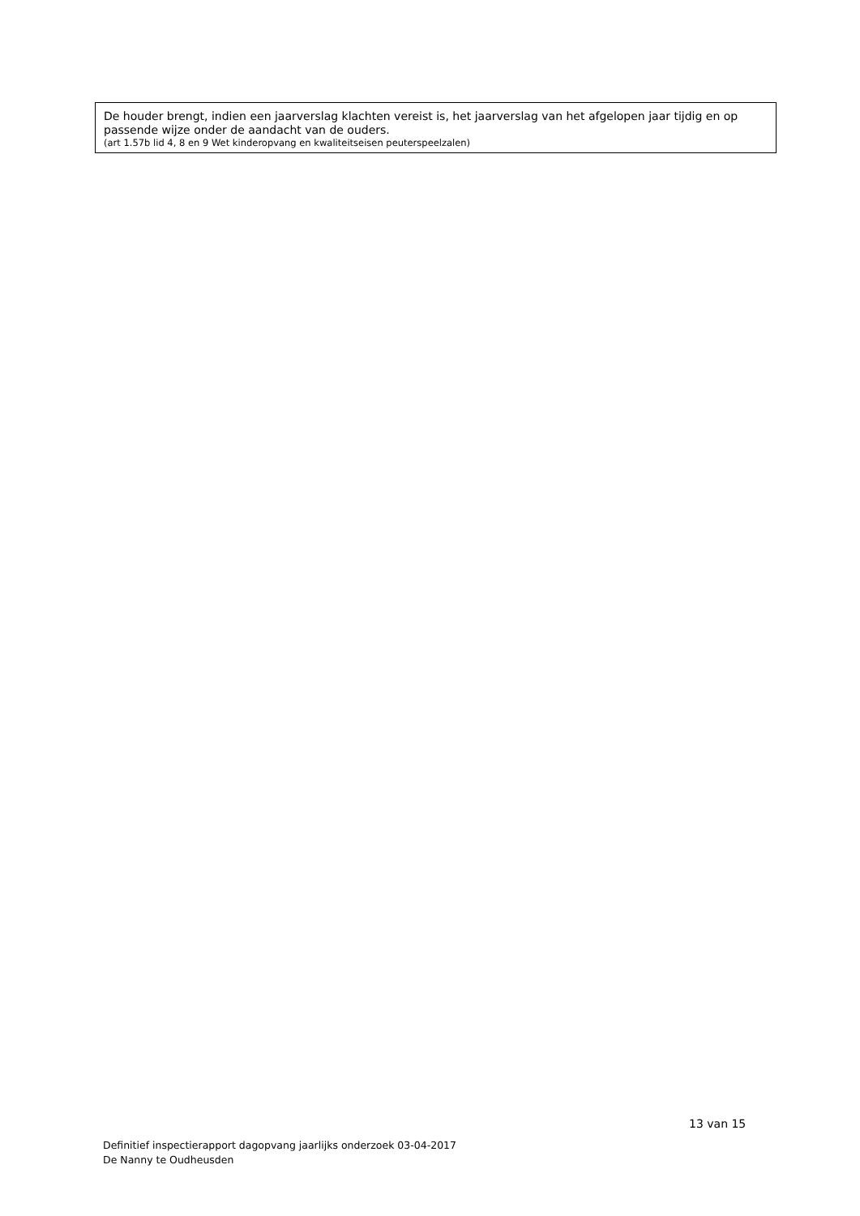De houder brengt, indien een jaarverslag klachten vereist is, het jaarverslag van het afgelopen jaar tijdig en op passende wijze onder de aandacht van de ouders.
(art 1.57b lid 4, 8 en 9 Wet kinderopvang en kwaliteitseisen peuterspeelzalen)
13 van 15
Definitief inspectierapport dagopvang jaarlijks onderzoek 03-04-2017
De Nanny te Oudheusden